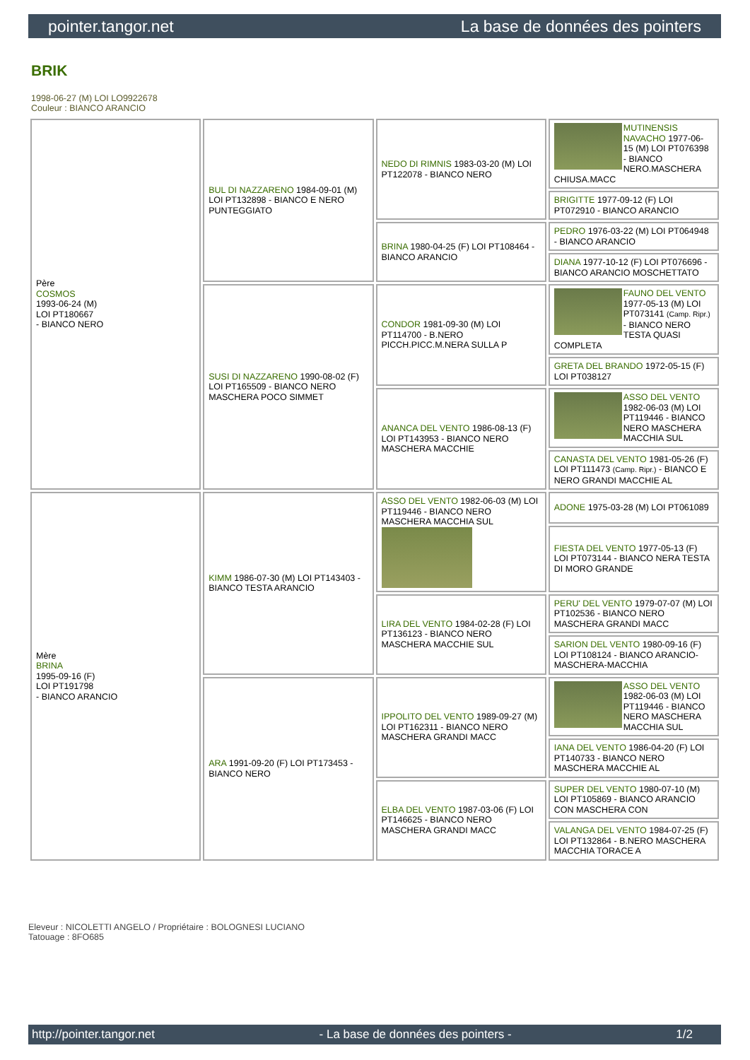pointer.tangor.net La base de données des pointers
BRIK
1998-06-27 (M) LOI LO9922678
Couleur : BIANCO ARANCIO
| Père COSMOS 1993-06-24 (M) LOI PT180667 - BIANCO NERO | BUL DI NAZZARENO 1984-09-01 (M) LOI PT132898 - BIANCO E NERO PUNTEGGIATO | NEDO DI RIMNIS 1983-03-20 (M) LOI PT122078 - BIANCO NERO | MUTINENSIS NAVACHO 1977-06-15 (M) LOI PT076398 - BIANCO NERO.MASCHERA CHIUSA.MACC |
| | | | BRIGITTE 1977-09-12 (F) LOI PT072910 - BIANCO ARANCIO |
| | | BRINA 1980-04-25 (F) LOI PT108464 - BIANCO ARANCIO | PEDRO 1976-03-22 (M) LOI PT064948 - BIANCO ARANCIO |
| | | | DIANA 1977-10-12 (F) LOI PT076696 - BIANCO ARANCIO MOSCHETTATO |
| | SUSI DI NAZZARENO 1990-08-02 (F) LOI PT165509 - BIANCO NERO MASCHERA POCO SIMMET | CONDOR 1981-09-30 (M) LOI PT114700 - B.NERO PICCH.PICC.M.NERA SULLA P | FAUNO DEL VENTO 1977-05-13 (M) LOI PT073141 (Camp. Ripr.) - BIANCO NERO TESTA QUASI COMPLETA |
| | | | GRETA DEL BRANDO 1972-05-15 (F) LOI PT038127 |
| | | ANANCA DEL VENTO 1986-08-13 (F) LOI PT143953 - BIANCO NERO MASCHERA MACCHIE | ASSO DEL VENTO 1982-06-03 (M) LOI PT119446 - BIANCO NERO MASCHERA MACCHIA SUL |
| | | | CANASTA DEL VENTO 1981-05-26 (F) LOI PT111473 (Camp. Ripr.) - BIANCO E NERO GRANDI MACCHIE AL |
| Mère BRINA 1995-09-16 (F) LOI PT191798 - BIANCO ARANCIO | KIMM 1986-07-30 (M) LOI PT143403 - BIANCO TESTA ARANCIO | ASSO DEL VENTO 1982-06-03 (M) LOI PT119446 - BIANCO NERO MASCHERA MACCHIA SUL | ADONE 1975-03-28 (M) LOI PT061089 |
| | | | FIESTA DEL VENTO 1977-05-13 (F) LOI PT073144 - BIANCO NERA TESTA DI MORO GRANDE |
| | | LIRA DEL VENTO 1984-02-28 (F) LOI PT136123 - BIANCO NERO MASCHERA MACCHIE SUL | PERU' DEL VENTO 1979-07-07 (M) LOI PT102536 - BIANCO NERO MASCHERA GRANDI MACC |
| | | | SARION DEL VENTO 1980-09-16 (F) LOI PT108124 - BIANCO ARANCIO-MASCHERA-MACCHIA |
| | ARA 1991-09-20 (F) LOI PT173453 - BIANCO NERO | IPPOLITO DEL VENTO 1989-09-27 (M) LOI PT162311 - BIANCO NERO MASCHERA GRANDI MACC | ASSO DEL VENTO 1982-06-03 (M) LOI PT119446 - BIANCO NERO MASCHERA MACCHIA SUL |
| | | | IANA DEL VENTO 1986-04-20 (F) LOI PT140733 - BIANCO NERO MASCHERA MACCHIE AL |
| | | ELBA DEL VENTO 1987-03-06 (F) LOI PT146625 - BIANCO NERO MASCHERA GRANDI MACC | SUPER DEL VENTO 1980-07-10 (M) LOI PT105869 - BIANCO ARANCIO CON MASCHERA CON |
| | | | VALANGA DEL VENTO 1984-07-25 (F) LOI PT132864 - B.NERO MASCHERA MACCHIA TORACE A |
Eleveur : NICOLETTI ANGELO / Propriétaire : BOLOGNESI LUCIANO
Tatouage : 8FO685
http://pointer.tangor.net - La base de données des pointers - 1/2